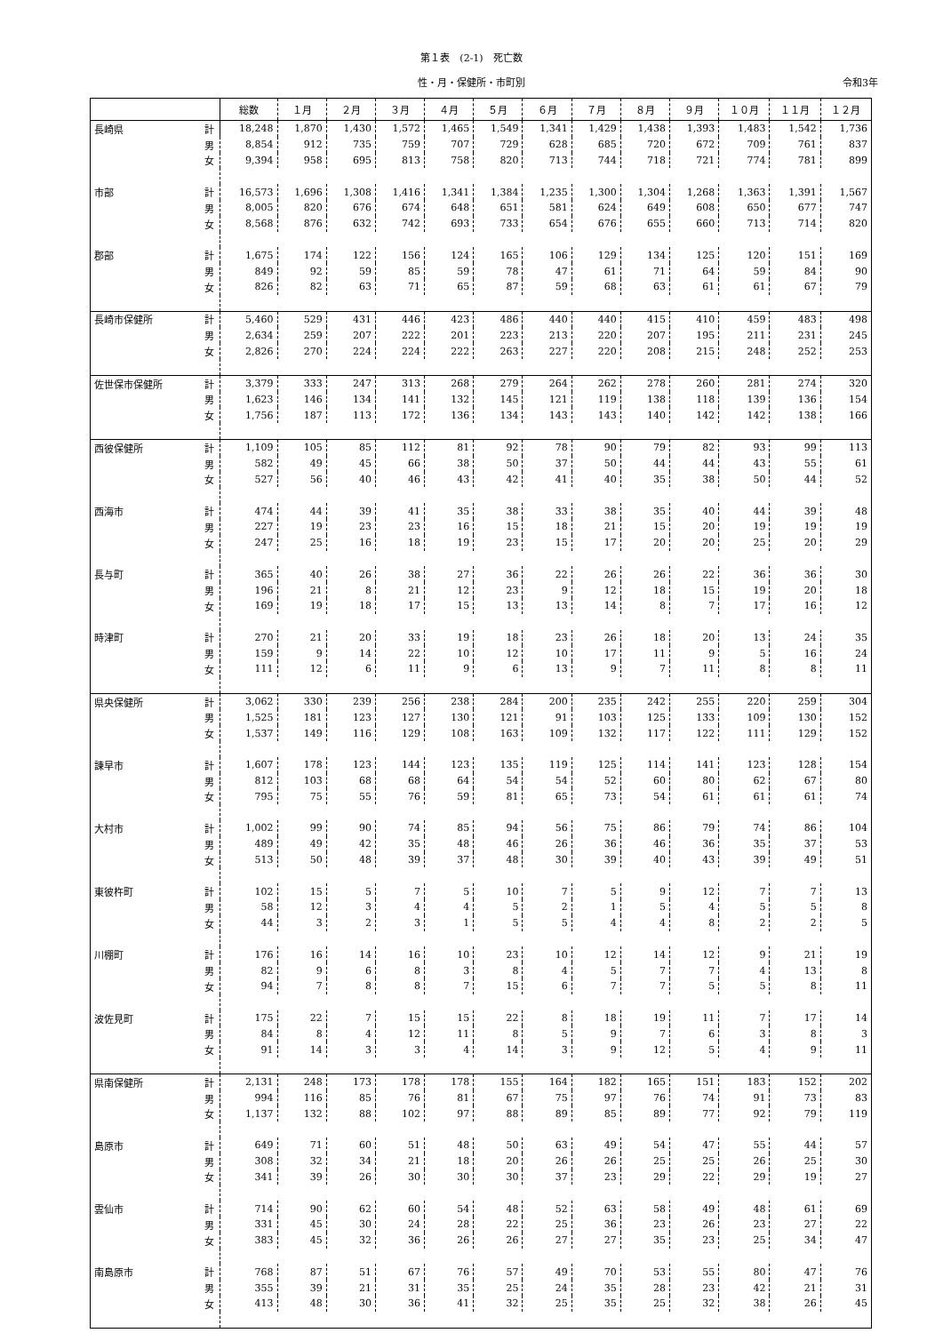第１表　(2-1)　死亡数
性・月・保健所・市町別 令和3年
| | | 総数 | １月 | ２月 | ３月 | ４月 | ５月 | ６月 | ７月 | ８月 | ９月 | １０月 | １１月 | １２月 |
| --- | --- | --- | --- | --- | --- | --- | --- | --- | --- | --- | --- | --- | --- | --- |
| 長崎県 | 計 | 18,248 | 1,870 | 1,430 | 1,572 | 1,465 | 1,549 | 1,341 | 1,429 | 1,438 | 1,393 | 1,483 | 1,542 | 1,736 |
| | 男 | 8,854 | 912 | 735 | 759 | 707 | 729 | 628 | 685 | 720 | 672 | 709 | 761 | 837 |
| | 女 | 9,394 | 958 | 695 | 813 | 758 | 820 | 713 | 744 | 718 | 721 | 774 | 781 | 899 |
| 市部 | 計 | 16,573 | 1,696 | 1,308 | 1,416 | 1,341 | 1,384 | 1,235 | 1,300 | 1,304 | 1,268 | 1,363 | 1,391 | 1,567 |
| | 男 | 8,005 | 820 | 676 | 674 | 648 | 651 | 581 | 624 | 649 | 608 | 650 | 677 | 747 |
| | 女 | 8,568 | 876 | 632 | 742 | 693 | 733 | 654 | 676 | 655 | 660 | 713 | 714 | 820 |
| 郡部 | 計 | 1,675 | 174 | 122 | 156 | 124 | 165 | 106 | 129 | 134 | 125 | 120 | 151 | 169 |
| | 男 | 849 | 92 | 59 | 85 | 59 | 78 | 47 | 61 | 71 | 64 | 59 | 84 | 90 |
| | 女 | 826 | 82 | 63 | 71 | 65 | 87 | 59 | 68 | 63 | 61 | 61 | 67 | 79 |
| 長崎市保健所 | 計 | 5,460 | 529 | 431 | 446 | 423 | 486 | 440 | 440 | 415 | 410 | 459 | 483 | 498 |
| | 男 | 2,634 | 259 | 207 | 222 | 201 | 223 | 213 | 220 | 207 | 195 | 211 | 231 | 245 |
| | 女 | 2,826 | 270 | 224 | 224 | 222 | 263 | 227 | 220 | 208 | 215 | 248 | 252 | 253 |
| 佐世保市保健所 | 計 | 3,379 | 333 | 247 | 313 | 268 | 279 | 264 | 262 | 278 | 260 | 281 | 274 | 320 |
| | 男 | 1,623 | 146 | 134 | 141 | 132 | 145 | 121 | 119 | 138 | 118 | 139 | 136 | 154 |
| | 女 | 1,756 | 187 | 113 | 172 | 136 | 134 | 143 | 143 | 140 | 142 | 142 | 138 | 166 |
| 西彼保健所 | 計 | 1,109 | 105 | 85 | 112 | 81 | 92 | 78 | 90 | 79 | 82 | 93 | 99 | 113 |
| | 男 | 582 | 49 | 45 | 66 | 38 | 50 | 37 | 50 | 44 | 44 | 43 | 55 | 61 |
| | 女 | 527 | 56 | 40 | 46 | 43 | 42 | 41 | 40 | 35 | 38 | 50 | 44 | 52 |
| 西海市 | 計 | 474 | 44 | 39 | 41 | 35 | 38 | 33 | 38 | 35 | 40 | 44 | 39 | 48 |
| | 男 | 227 | 19 | 23 | 23 | 16 | 15 | 18 | 21 | 15 | 20 | 19 | 19 | 19 |
| | 女 | 247 | 25 | 16 | 18 | 19 | 23 | 15 | 17 | 20 | 20 | 25 | 20 | 29 |
| 長与町 | 計 | 365 | 40 | 26 | 38 | 27 | 36 | 22 | 26 | 26 | 22 | 36 | 36 | 30 |
| | 男 | 196 | 21 | 8 | 21 | 12 | 23 | 9 | 12 | 18 | 15 | 19 | 20 | 18 |
| | 女 | 169 | 19 | 18 | 17 | 15 | 13 | 13 | 14 | 8 | 7 | 17 | 16 | 12 |
| 時津町 | 計 | 270 | 21 | 20 | 33 | 19 | 18 | 23 | 26 | 18 | 20 | 13 | 24 | 35 |
| | 男 | 159 | 9 | 14 | 22 | 10 | 12 | 10 | 17 | 11 | 9 | 5 | 16 | 24 |
| | 女 | 111 | 12 | 6 | 11 | 9 | 6 | 13 | 9 | 7 | 11 | 8 | 8 | 11 |
| 県央保健所 | 計 | 3,062 | 330 | 239 | 256 | 238 | 284 | 200 | 235 | 242 | 255 | 220 | 259 | 304 |
| | 男 | 1,525 | 181 | 123 | 127 | 130 | 121 | 91 | 103 | 125 | 133 | 109 | 130 | 152 |
| | 女 | 1,537 | 149 | 116 | 129 | 108 | 163 | 109 | 132 | 117 | 122 | 111 | 129 | 152 |
| 諫早市 | 計 | 1,607 | 178 | 123 | 144 | 123 | 135 | 119 | 125 | 114 | 141 | 123 | 128 | 154 |
| | 男 | 812 | 103 | 68 | 68 | 64 | 54 | 54 | 52 | 60 | 80 | 62 | 67 | 80 |
| | 女 | 795 | 75 | 55 | 76 | 59 | 81 | 65 | 73 | 54 | 61 | 61 | 61 | 74 |
| 大村市 | 計 | 1,002 | 99 | 90 | 74 | 85 | 94 | 56 | 75 | 86 | 79 | 74 | 86 | 104 |
| | 男 | 489 | 49 | 42 | 35 | 48 | 46 | 26 | 36 | 46 | 36 | 35 | 37 | 53 |
| | 女 | 513 | 50 | 48 | 39 | 37 | 48 | 30 | 39 | 40 | 43 | 39 | 49 | 51 |
| 東彼杵町 | 計 | 102 | 15 | 5 | 7 | 5 | 10 | 7 | 5 | 9 | 12 | 7 | 7 | 13 |
| | 男 | 58 | 12 | 3 | 4 | 4 | 5 | 2 | 1 | 5 | 4 | 5 | 5 | 8 |
| | 女 | 44 | 3 | 2 | 3 | 1 | 5 | 5 | 4 | 4 | 8 | 2 | 2 | 5 |
| 川棚町 | 計 | 176 | 16 | 14 | 16 | 10 | 23 | 10 | 12 | 14 | 12 | 9 | 21 | 19 |
| | 男 | 82 | 9 | 6 | 8 | 3 | 8 | 4 | 5 | 7 | 7 | 4 | 13 | 8 |
| | 女 | 94 | 7 | 8 | 8 | 7 | 15 | 6 | 7 | 7 | 5 | 5 | 8 | 11 |
| 波佐見町 | 計 | 175 | 22 | 7 | 15 | 15 | 22 | 8 | 18 | 19 | 11 | 7 | 17 | 14 |
| | 男 | 84 | 8 | 4 | 12 | 11 | 8 | 5 | 9 | 7 | 6 | 3 | 8 | 3 |
| | 女 | 91 | 14 | 3 | 3 | 4 | 14 | 3 | 9 | 12 | 5 | 4 | 9 | 11 |
| 県南保健所 | 計 | 2,131 | 248 | 173 | 178 | 178 | 155 | 164 | 182 | 165 | 151 | 183 | 152 | 202 |
| | 男 | 994 | 116 | 85 | 76 | 81 | 67 | 75 | 97 | 76 | 74 | 91 | 73 | 83 |
| | 女 | 1,137 | 132 | 88 | 102 | 97 | 88 | 89 | 85 | 89 | 77 | 92 | 79 | 119 |
| 島原市 | 計 | 649 | 71 | 60 | 51 | 48 | 50 | 63 | 49 | 54 | 47 | 55 | 44 | 57 |
| | 男 | 308 | 32 | 34 | 21 | 18 | 20 | 26 | 26 | 25 | 25 | 26 | 25 | 30 |
| | 女 | 341 | 39 | 26 | 30 | 30 | 30 | 37 | 23 | 29 | 22 | 29 | 19 | 27 |
| 雲仙市 | 計 | 714 | 90 | 62 | 60 | 54 | 48 | 52 | 63 | 58 | 49 | 48 | 61 | 69 |
| | 男 | 331 | 45 | 30 | 24 | 28 | 22 | 25 | 36 | 23 | 26 | 23 | 27 | 22 |
| | 女 | 383 | 45 | 32 | 36 | 26 | 26 | 27 | 27 | 35 | 23 | 25 | 34 | 47 |
| 南島原市 | 計 | 768 | 87 | 51 | 67 | 76 | 57 | 49 | 70 | 53 | 55 | 80 | 47 | 76 |
| | 男 | 355 | 39 | 21 | 31 | 35 | 25 | 24 | 35 | 28 | 23 | 42 | 21 | 31 |
| | 女 | 413 | 48 | 30 | 36 | 41 | 32 | 25 | 35 | 25 | 32 | 38 | 26 | 45 |